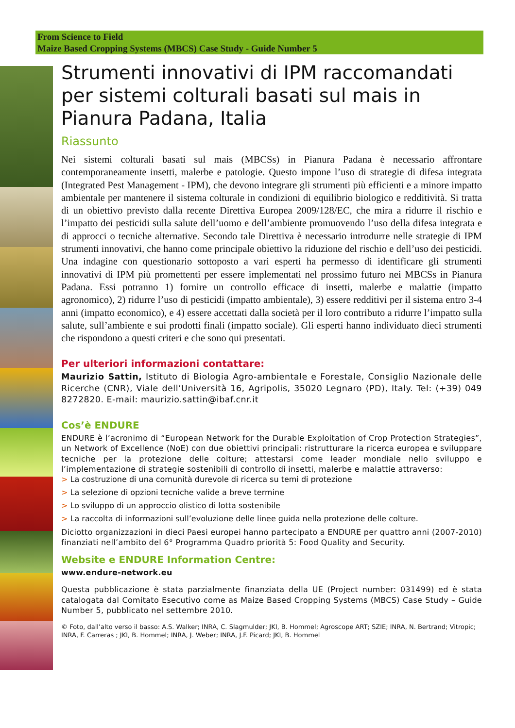From Science to Field
Maize Based Cropping Systems (MBCS) Case Study - Guide Number 5
Strumenti innovativi di IPM raccomandati per sistemi colturali basati sul mais in Pianura Padana, Italia
Riassunto
Nei sistemi colturali basati sul mais (MBCSs) in Pianura Padana è necessario affrontare contemporaneamente insetti, malerbe e patologie. Questo impone l’uso di strategie di difesa integrata (Integrated Pest Management - IPM), che devono integrare gli strumenti più efficienti e a minore impatto ambientale per mantenere il sistema colturale in condizioni di equilibrio biologico e redditività. Si tratta di un obiettivo previsto dalla recente Direttiva Europea 2009/128/EC, che mira a ridurre il rischio e l’impatto dei pesticidi sulla salute dell’uomo e dell’ambiente promuovendo l’uso della difesa integrata e di approcci o tecniche alternative. Secondo tale Direttiva è necessario introdurre nelle strategie di IPM strumenti innovativi, che hanno come principale obiettivo la riduzione del rischio e dell’uso dei pesticidi. Una indagine con questionario sottoposto a vari esperti ha permesso di identificare gli strumenti innovativi di IPM più promettenti per essere implementati nel prossimo futuro nei MBCSs in Pianura Padana. Essi potranno 1) fornire un controllo efficace di insetti, malerbe e malattie (impatto agronomico), 2) ridurre l’uso di pesticidi (impatto ambientale), 3) essere redditivi per il sistema entro 3-4 anni (impatto economico), e 4) essere accettati dalla società per il loro contributo a ridurre l’impatto sulla salute, sull’ambiente e sui prodotti finali (impatto sociale). Gli esperti hanno individuato dieci strumenti che rispondono a questi criteri e che sono qui presentati.
Per ulteriori informazioni contattare:
Maurizio Sattin, Istituto di Biologia Agro-ambientale e Forestale, Consiglio Nazionale delle Ricerche (CNR), Viale dell’Università 16, Agripolis, 35020 Legnaro (PD), Italy. Tel: (+39) 049 8272820. E-mail: maurizio.sattin@ibaf.cnr.it
Cos’è ENDURE
ENDURE è l’acronimo di “European Network for the Durable Exploitation of Crop Protection Strategies”, un Network of Excellence (NoE) con due obiettivi principali: ristrutturare la ricerca europea e sviluppare tecniche per la protezione delle colture; attestarsi come leader mondiale nello sviluppo e l’implementazione di strategie sostenibili di controllo di insetti, malerbe e malattie attraverso:
> La costruzione di una comunità durevole di ricerca su temi di protezione
> La selezione di opzioni tecniche valide a breve termine
> Lo sviluppo di un approccio olistico di lotta sostenibile
> La raccolta di informazioni sull’evoluzione delle linee guida nella protezione delle colture.
Diciotto organizzazioni in dieci Paesi europei hanno partecipato a ENDURE per quattro anni (2007-2010) finanziati nell’ambito del 6° Programma Quadro priorità 5: Food Quality and Security.
Website e ENDURE Information Centre:
www.endure-network.eu
Questa pubblicazione è stata parzialmente finanziata della UE (Project number: 031499) ed è stata catalogata dal Comitato Esecutivo come as Maize Based Cropping Systems (MBCS) Case Study – Guide Number 5, pubblicato nel settembre 2010.
© Foto, dall’alto verso il basso: A.S. Walker; INRA, C. Slagmulder; JKI, B. Hommel; Agroscope ART; SZIE; INRA, N. Bertrand; Vitropic; INRA, F. Carreras ; JKI, B. Hommel; INRA, J. Weber; INRA, J.F. Picard; JKI, B. Hommel